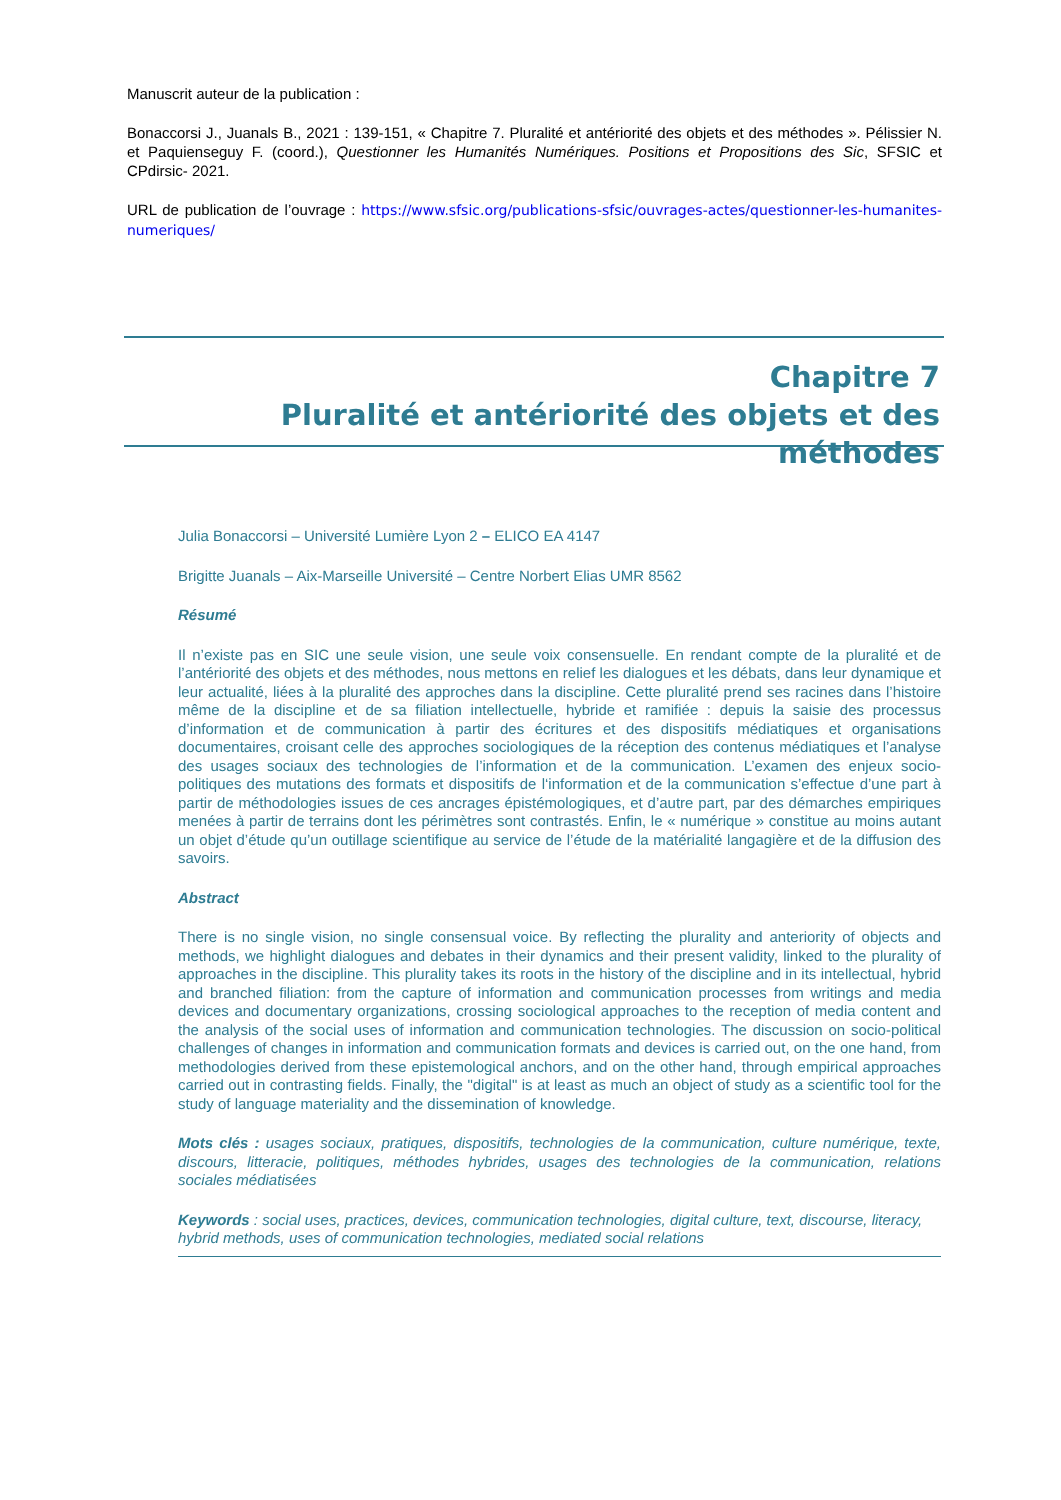Manuscrit auteur de la publication :
Bonaccorsi J., Juanals B., 2021 : 139-151, « Chapitre 7. Pluralité et antériorité des objets et des méthodes ». Pélissier N. et Paquienseguy F. (coord.), Questionner les Humanités Numériques. Positions et Propositions des Sic, SFSIC et CPdirsic- 2021.
URL de publication de l’ouvrage : https://www.sfsic.org/publications-sfsic/ouvrages-actes/questionner-les-humanites-numeriques/
Chapitre 7
Pluralité et antériorité des objets et des méthodes
Julia Bonaccorsi – Université Lumière Lyon 2 – ELICO EA 4147
Brigitte Juanals – Aix-Marseille Université – Centre Norbert Elias UMR 8562
Résumé
Il n’existe pas en SIC une seule vision, une seule voix consensuelle. En rendant compte de la pluralité et de l’antériorité des objets et des méthodes, nous mettons en relief les dialogues et les débats, dans leur dynamique et leur actualité, liées à la pluralité des approches dans la discipline. Cette pluralité prend ses racines dans l’histoire même de la discipline et de sa filiation intellectuelle, hybride et ramifiée : depuis la saisie des processus d’information et de communication à partir des écritures et des dispositifs médiatiques et organisations documentaires, croisant celle des approches sociologiques de la réception des contenus médiatiques et l’analyse des usages sociaux des technologies de l’information et de la communication. L’examen des enjeux socio-politiques des mutations des formats et dispositifs de l‘information et de la communication s’effectue d’une part à partir de méthodologies issues de ces ancrages épistémologiques, et d’autre part, par des démarches empiriques menées à partir de terrains dont les périmètres sont contrastés. Enfin, le « numérique » constitue au moins autant un objet d’étude qu’un outillage scientifique au service de l’étude de la matérialité langagière et de la diffusion des savoirs.
Abstract
There is no single vision, no single consensual voice. By reflecting the plurality and anteriority of objects and methods, we highlight dialogues and debates in their dynamics and their present validity, linked to the plurality of approaches in the discipline. This plurality takes its roots in the history of the discipline and in its intellectual, hybrid and branched filiation: from the capture of information and communication processes from writings and media devices and documentary organizations, crossing sociological approaches to the reception of media content and the analysis of the social uses of information and communication technologies. The discussion on socio-political challenges of changes in information and communication formats and devices is carried out, on the one hand, from methodologies derived from these epistemological anchors, and on the other hand, through empirical approaches carried out in contrasting fields. Finally, the "digital" is at least as much an object of study as a scientific tool for the study of language materiality and the dissemination of knowledge.
Mots clés : usages sociaux, pratiques, dispositifs, technologies de la communication, culture numérique, texte, discours, litteracie, politiques, méthodes hybrides, usages des technologies de la communication, relations sociales médiatisées
Keywords : social uses, practices, devices, communication technologies, digital culture, text, discourse, literacy, hybrid methods, uses of communication technologies, mediated social relations